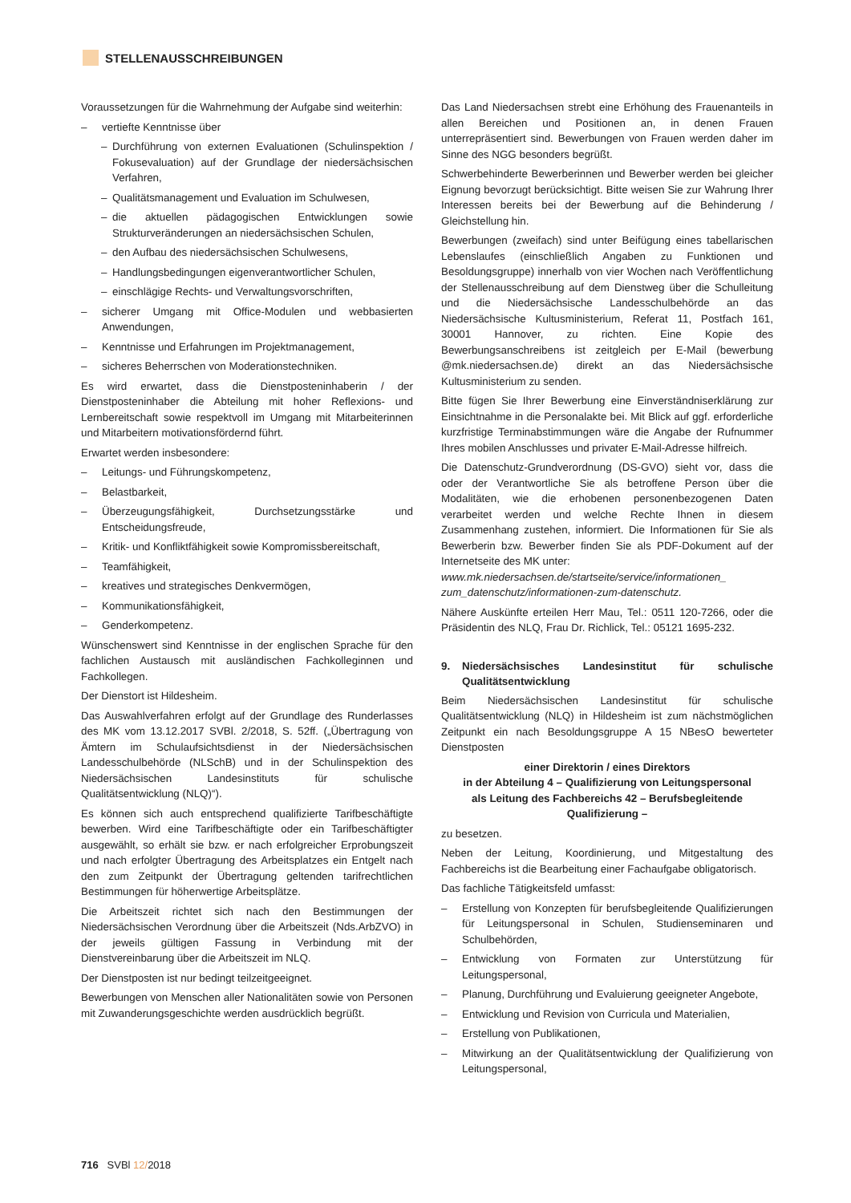STELLENAUSSCHREIBUNGEN
Voraussetzungen für die Wahrnehmung der Aufgabe sind weiterhin:
– vertiefte Kenntnisse über
– Durchführung von externen Evaluationen (Schulinspektion / Fokusevaluation) auf der Grundlage der niedersächsischen Verfahren,
– Qualitätsmanagement und Evaluation im Schulwesen,
– die aktuellen pädagogischen Entwicklungen sowie Strukturveränderungen an niedersächsischen Schulen,
– den Aufbau des niedersächsischen Schulwesens,
– Handlungsbedingungen eigenverantwortlicher Schulen,
– einschlägige Rechts- und Verwaltungsvorschriften,
– sicherer Umgang mit Office-Modulen und webbasierten Anwendungen,
– Kenntnisse und Erfahrungen im Projektmanagement,
– sicheres Beherrschen von Moderationstechniken.
Es wird erwartet, dass die Dienstposteninhaberin / der Dienstposteninhaber die Abteilung mit hoher Reflexions- und Lernbereitschaft sowie respektvoll im Umgang mit Mitarbeiterinnen und Mitarbeitern motivationsfördernd führt.
Erwartet werden insbesondere:
– Leitungs- und Führungskompetenz,
– Belastbarkeit,
– Überzeugungsfähigkeit, Durchsetzungsstärke und Entscheidungsfreude,
– Kritik- und Konfliktfähigkeit sowie Kompromissbereitschaft,
– Teamfähigkeit,
– kreatives und strategisches Denkvermögen,
– Kommunikationsfähigkeit,
– Genderkompetenz.
Wünschenswert sind Kenntnisse in der englischen Sprache für den fachlichen Austausch mit ausländischen Fachkolleginnen und Fachkollegen.
Der Dienstort ist Hildesheim.
Das Auswahlverfahren erfolgt auf der Grundlage des Runderlasses des MK vom 13.12.2017 SVBl. 2/2018, S. 52ff. („Übertragung von Ämtern im Schulaufsichtsdienst in der Niedersächsischen Landesschulbehörde (NLSchB) und in der Schulinspektion des Niedersächsischen Landesinstituts für schulische Qualitätsentwicklung (NLQ)“).
Es können sich auch entsprechend qualifizierte Tarifbeschäftigte bewerben. Wird eine Tarifbeschäftigte oder ein Tarifbeschäftigter ausgewählt, so erhält sie bzw. er nach erfolgreicher Erprobungszeit und nach erfolgter Übertragung des Arbeitsplatzes ein Entgelt nach den zum Zeitpunkt der Übertragung geltenden tarifrechtlichen Bestimmungen für höherwertige Arbeitsplätze.
Die Arbeitszeit richtet sich nach den Bestimmungen der Niedersächsischen Verordnung über die Arbeitszeit (Nds.ArbZVO) in der jeweils gültigen Fassung in Verbindung mit der Dienstvereinbarung über die Arbeitszeit im NLQ.
Der Dienstposten ist nur bedingt teilzeitgeeignet.
Bewerbungen von Menschen aller Nationalitäten sowie von Personen mit Zuwanderungsgeschichte werden ausdrücklich begrüßt.
Das Land Niedersachsen strebt eine Erhöhung des Frauenanteils in allen Bereichen und Positionen an, in denen Frauen unterrepräsentiert sind. Bewerbungen von Frauen werden daher im Sinne des NGG besonders begrüßt.
Schwerbehinderte Bewerberinnen und Bewerber werden bei gleicher Eignung bevorzugt berücksichtigt. Bitte weisen Sie zur Wahrung Ihrer Interessen bereits bei der Bewerbung auf die Behinderung / Gleichstellung hin.
Bewerbungen (zweifach) sind unter Beifügung eines tabellarischen Lebenslaufes (einschließlich Angaben zu Funktionen und Besoldungsgruppe) innerhalb von vier Wochen nach Veröffentlichung der Stellenausschreibung auf dem Dienstweg über die Schulleitung und die Niedersächsische Landesschulbehörde an das Niedersächsische Kultusministerium, Referat 11, Postfach 161, 30001 Hannover, zu richten. Eine Kopie des Bewerbungsanschreibens ist zeitgleich per E-Mail (bewerbung @mk.niedersachsen.de) direkt an das Niedersächsische Kultusministerium zu senden.
Bitte fügen Sie Ihrer Bewerbung eine Einverständniserklärung zur Einsichtnahme in die Personalakte bei. Mit Blick auf ggf. erforderliche kurzfristige Terminabstimmungen wäre die Angabe der Rufnummer Ihres mobilen Anschlusses und privater E-Mail-Adresse hilfreich.
Die Datenschutz-Grundverordnung (DS-GVO) sieht vor, dass die oder der Verantwortliche Sie als betroffene Person über die Modalitäten, wie die erhobenen personenbezogenen Daten verarbeitet werden und welche Rechte Ihnen in diesem Zusammenhang zustehen, informiert. Die Informationen für Sie als Bewerberin bzw. Bewerber finden Sie als PDF-Dokument auf der Internetseite des MK unter:
www.mk.niedersachsen.de/startseite/service/informationen_ zum_datenschutz/informationen-zum-datenschutz.
Nähere Auskünfte erteilen Herr Mau, Tel.: 0511 120-7266, oder die Präsidentin des NLQ, Frau Dr. Richlick, Tel.: 05121 1695-232.
9. Niedersächsisches Landesinstitut für schulische Qualitätsentwicklung
Beim Niedersächsischen Landesinstitut für schulische Qualitätsentwicklung (NLQ) in Hildesheim ist zum nächstmöglichen Zeitpunkt ein nach Besoldungsgruppe A 15 NBesO bewerteter Dienstposten
einer Direktorin / eines Direktors
in der Abteilung 4 – Qualifizierung von Leitungspersonal
als Leitung des Fachbereichs 42 – Berufsbegleitende Qualifizierung –
zu besetzen.
Neben der Leitung, Koordinierung, und Mitgestaltung des Fachbereichs ist die Bearbeitung einer Fachaufgabe obligatorisch.
Das fachliche Tätigkeitsfeld umfasst:
– Erstellung von Konzepten für berufsbegleitende Qualifizierungen für Leitungspersonal in Schulen, Studienseminaren und Schulbehörden,
– Entwicklung von Formaten zur Unterstützung für Leitungspersonal,
– Planung, Durchführung und Evaluierung geeigneter Angebote,
– Entwicklung und Revision von Curricula und Materialien,
– Erstellung von Publikationen,
– Mitwirkung an der Qualitätsentwicklung der Qualifizierung von Leitungspersonal,
716 SVBl 12/2018